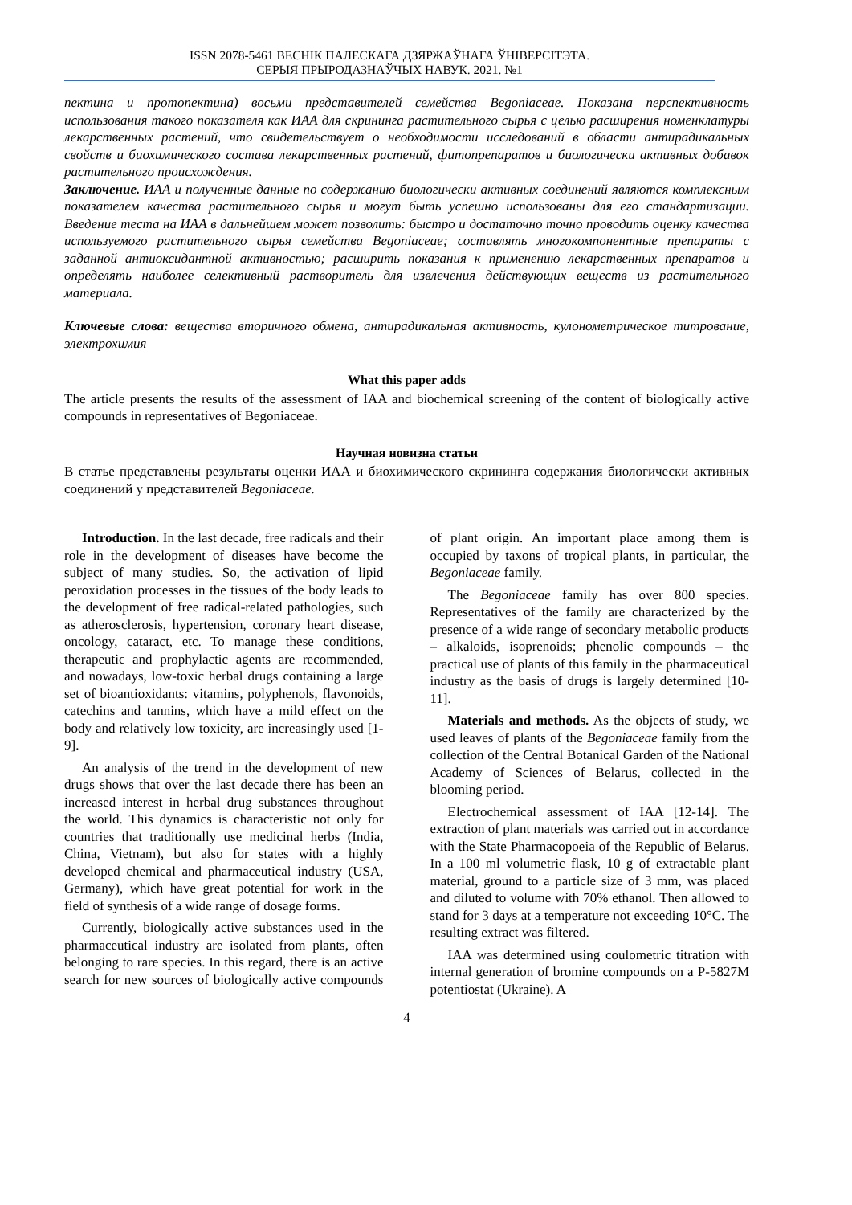ISSN 2078-5461 ВЕСНІК ПАЛЕСКАГА ДЗЯРЖАЎНАГА ЎНІВЕРСІТЭТА.
СЕРЫЯ ПРЫРОДАЗНАЎЧЫХ НАВУК. 2021. №1
пектина и протопектина) восьми представителей семейства Begoniaceae. Показана перспективность использования такого показателя как ИАА для скрининга растительного сырья с целью расширения номенклатуры лекарственных растений, что свидетельствует о необходимости исследований в области антирадикальных свойств и биохимического состава лекарственных растений, фитопрепаратов и биологически активных добавок растительного происхождения.
Заключение. ИАА и полученные данные по содержанию биологически активных соединений являются комплексным показателем качества растительного сырья и могут быть успешно использованы для его стандартизации. Введение теста на ИАА в дальнейшем может позволить: быстро и достаточно точно проводить оценку качества используемого растительного сырья семейства Begoniaceae; составлять многокомпонентные препараты с заданной антиоксидантной активностью; расширить показания к применению лекарственных препаратов и определять наиболее селективный растворитель для извлечения действующих веществ из растительного материала.
Ключевые слова: вещества вторичного обмена, антирадикальная активность, кулонометрическое титрование, электрохимия
What this paper adds
The article presents the results of the assessment of IAA and biochemical screening of the content of biologically active compounds in representatives of Begoniaceae.
Научная новизна статьи
В статье представлены результаты оценки ИАА и биохимического скрининга содержания биологически активных соединений у представителей Begoniaceae.
Introduction. In the last decade, free radicals and their role in the development of diseases have become the subject of many studies. So, the activation of lipid peroxidation processes in the tissues of the body leads to the development of free radical-related pathologies, such as atherosclerosis, hypertension, coronary heart disease, oncology, cataract, etc. To manage these conditions, therapeutic and prophylactic agents are recommended, and nowadays, low-toxic herbal drugs containing a large set of bioantioxidants: vitamins, polyphenols, flavonoids, catechins and tannins, which have a mild effect on the body and relatively low toxicity, are increasingly used [1-9].
An analysis of the trend in the development of new drugs shows that over the last decade there has been an increased interest in herbal drug substances throughout the world. This dynamics is characteristic not only for countries that traditionally use medicinal herbs (India, China, Vietnam), but also for states with a highly developed chemical and pharmaceutical industry (USA, Germany), which have great potential for work in the field of synthesis of a wide range of dosage forms.
Currently, biologically active substances used in the pharmaceutical industry are isolated from plants, often belonging to rare species. In this regard, there is an active search for new sources of biologically active compounds of plant origin. An important place among them is occupied by taxons of tropical plants, in particular, the Begoniaceae family.
The Begoniaceae family has over 800 species. Representatives of the family are characterized by the presence of a wide range of secondary metabolic products – alkaloids, isoprenoids; phenolic compounds – the practical use of plants of this family in the pharmaceutical industry as the basis of drugs is largely determined [10-11].
Materials and methods. As the objects of study, we used leaves of plants of the Begoniaceae family from the collection of the Central Botanical Garden of the National Academy of Sciences of Belarus, collected in the blooming period.
Electrochemical assessment of IAA [12-14]. The extraction of plant materials was carried out in accordance with the State Pharmacopoeia of the Republic of Belarus. In a 100 ml volumetric flask, 10 g of extractable plant material, ground to a particle size of 3 mm, was placed and diluted to volume with 70% ethanol. Then allowed to stand for 3 days at a temperature not exceeding 10°C. The resulting extract was filtered.
IAA was determined using coulometric titration with internal generation of bromine compounds on a P-5827M potentiostat (Ukraine). A
4